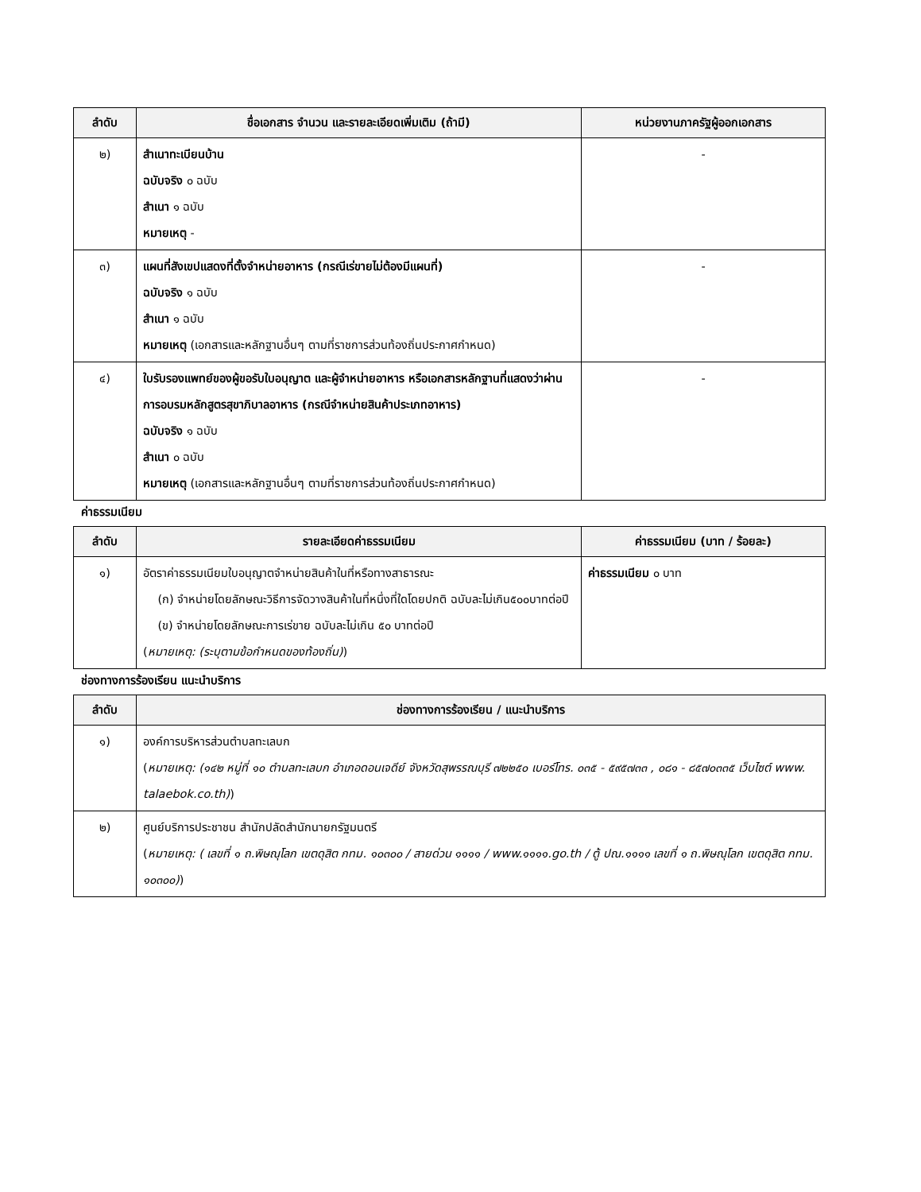| ลำดับ | ชื่อเอกสาร จำนวน และรายละเอียดเพิ่มเติม (ถ้ามี) | หน่วยงานภาครัฐผู้ออกเอกสาร |
| --- | --- | --- |
| ๒) | สำเนาทะเบียนบ้าน ฉบับจริง ๐ ฉบับ สำเนา ๑ ฉบับ หมายเหตุ - | - |
| ๓) | แผนที่สังเขปแสดงที่ตั้งจำหน่ายอาหาร (กรณีเร่ขายไม่ต้องมีแผนที่) ฉบับจริง ๑ ฉบับ สำเนา ๑ ฉบับ หมายเหตุ (เอกสารและหลักฐานอื่นๆ ตามที่ราชการส่วนท้องถิ่นประกาศกำหนด) | - |
| ๔) | ใบรับรองแพทย์ของผู้ขอรับใบอนุญาต และผู้จำหน่ายอาหาร หรือเอกสารหลักฐานที่แสดงว่าผ่านการอบรมหลักสูตรสุขาภิบาลอาหาร (กรณีจำหน่ายสินค้าประเภทอาหาร) ฉบับจริง ๑ ฉบับ สำเนา ๐ ฉบับ หมายเหตุ (เอกสารและหลักฐานอื่นๆ ตามที่ราชการส่วนท้องถิ่นประกาศกำหนด) | - |
ค่าธรรมเนียม
| ลำดับ | รายละเอียดค่าธรรมเนียม | ค่าธรรมเนียม (บาท / ร้อยละ) |
| --- | --- | --- |
| ๑) | อัตราค่าธรรมเนียมใบอนุญาตจำหน่ายสินค้าในที่หรือทางสาธารณะ (ก) จำหน่ายโดยลักษณะวิธีการจัดวางสินค้าในที่หนึ่งที่ใดโดยปกติ ฉบับละไม่เกิน๕๐๐บาทต่อปี (ข) จำหน่ายโดยลักษณะการเร่ขาย ฉบับละไม่เกิน ๕๐ บาทต่อปี ( หมายเหตุ: (ระบุตามข้อกำหนดของท้องถิ่น) ) | ค่าธรรมเนียม ๐ บาท |
ช่องทางการร้องเรียน แนะนำบริการ
| ลำดับ | ช่องทางการร้องเรียน / แนะนำบริการ |
| --- | --- |
| ๑) | องค์การบริหารส่วนตำบลทะเลบก ( หมายเหตุ: (๑๔๒ หมู่ที่ ๑๐ ตำบลทะเลบก อำเภอดอนเจดีย์ จังหวัดสุพรรณบุรี ๗๒๒๕๐ เบอร์โทร. ๐๓๕ - ๕๙๕๗๓๓ , ๐๘๑ - ๘๕๗๐๓๓๕ เว็บไซต์ www. talaebok.co.th) ) |
| ๒) | ศูนย์บริการประชาชน สำนักปลัดสำนักนายกรัฐมนตรี ( หมายเหตุ: ( เลขที่ ๑ ถ.พิษณุโลก เขตดุสิต กทม. ๑๐๓๐๐ / สายด่วน ๑๑๑๑ / www.๑๑๑๑.go.th / ตู้ ปณ.๑๑๑๑ เลขที่ ๑ ถ.พิษณุโลก เขตดุสิต กทม. ๑๐๓๐๐) ) |